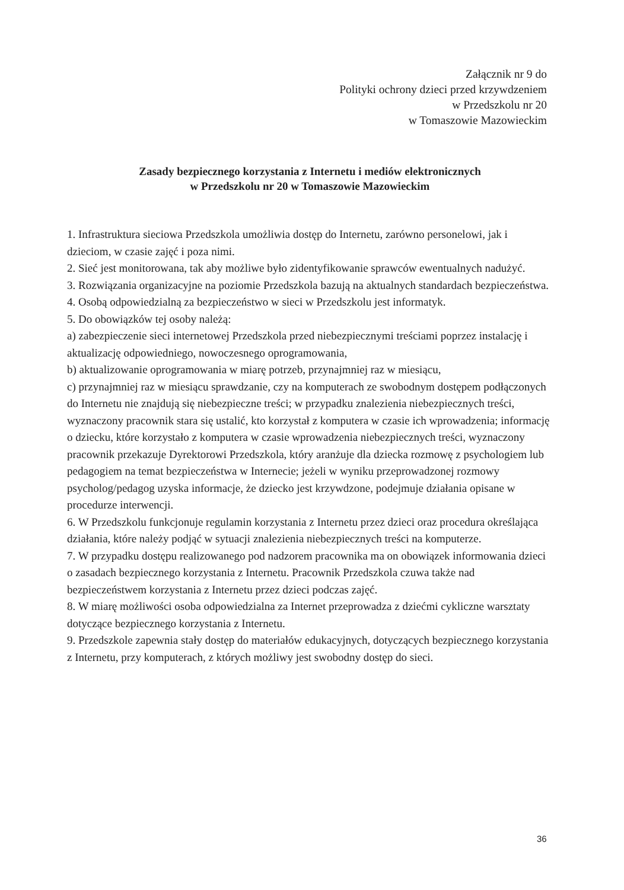Załącznik nr 9 do
Polityki ochrony dzieci przed krzywdzeniem
w Przedszkolu nr 20
w Tomaszowie Mazowieckim
Zasady bezpiecznego korzystania z Internetu i mediów elektronicznych
w Przedszkolu nr 20 w Tomaszowie Mazowieckim
1. Infrastruktura sieciowa Przedszkola umożliwia dostęp do Internetu, zarówno personelowi, jak i dzieciom, w czasie zajęć i poza nimi.
2. Sieć jest monitorowana, tak aby możliwe było zidentyfikowanie sprawców ewentualnych nadużyć.
3. Rozwiązania organizacyjne na poziomie Przedszkola bazują na aktualnych standardach bezpieczeństwa.
4. Osobą odpowiedzialną za bezpieczeństwo w sieci w Przedszkolu jest informatyk.
5. Do obowiązków tej osoby należą:
a) zabezpieczenie sieci internetowej Przedszkola przed niebezpiecznymi treściami poprzez instalację i aktualizację odpowiedniego, nowoczesnego oprogramowania,
b) aktualizowanie oprogramowania w miarę potrzeb, przynajmniej raz w miesiącu,
c) przynajmniej raz w miesiącu sprawdzanie, czy na komputerach ze swobodnym dostępem podłączonych do Internetu nie znajdują się niebezpieczne treści; w przypadku znalezienia niebezpiecznych treści, wyznaczony pracownik stara się ustalić, kto korzystał z komputera w czasie ich wprowadzenia; informację o dziecku, które korzystało z komputera w czasie wprowadzenia niebezpiecznych treści, wyznaczony pracownik przekazuje Dyrektorowi Przedszkola, który aranżuje dla dziecka rozmowę z psychologiem lub pedagogiem na temat bezpieczeństwa w Internecie; jeżeli w wyniku przeprowadzonej rozmowy psycholog/pedagog uzyska informacje, że dziecko jest krzywdzone, podejmuje działania opisane w procedurze interwencji.
6. W Przedszkolu funkcjonuje regulamin korzystania z Internetu przez dzieci oraz procedura określająca działania, które należy podjąć w sytuacji znalezienia niebezpiecznych treści na komputerze.
7. W przypadku dostępu realizowanego pod nadzorem pracownika ma on obowiązek informowania dzieci o zasadach bezpiecznego korzystania z Internetu. Pracownik Przedszkola czuwa także nad bezpieczeństwem korzystania z Internetu przez dzieci podczas zajęć.
8. W miarę możliwości osoba odpowiedzialna za Internet przeprowadza z dziećmi cykliczne warsztaty dotyczące bezpiecznego korzystania z Internetu.
9. Przedszkole zapewnia stały dostęp do materiałów edukacyjnych, dotyczących bezpiecznego korzystania z Internetu, przy komputerach, z których możliwy jest swobodny dostęp do sieci.
36